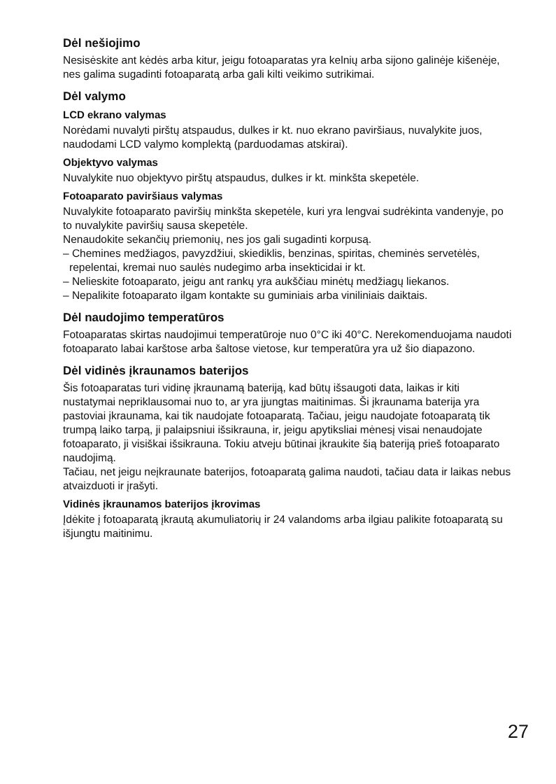Dėl nešiojimo
Nesisėskite ant kėdės arba kitur, jeigu fotoaparatas yra kelnių arba sijono galinėje kišenėje, nes galima sugadinti fotoaparatą arba gali kilti veikimo sutrikimai.
Dėl valymo
LCD ekrano valymas
Norėdami nuvalyti pirštų atspaudus, dulkes ir kt. nuo ekrano paviršiaus, nuvalykite juos, naudodami LCD valymo komplektą (parduodamas atskirai).
Objektyvo valymas
Nuvalykite nuo objektyvo pirštų atspaudus, dulkes ir kt. minkšta skepetėle.
Fotoaparato paviršiaus valymas
Nuvalykite fotoaparato paviršių minkšta skepetėle, kuri yra lengvai sudrėkinta vandenyje, po to nuvalykite paviršių sausa skepetėle.
Nenaudokite sekančių priemonių, nes jos gali sugadinti korpusą.
– Chemines medžiagos, pavyzdžiui, skiediklis, benzinas, spiritas, cheminės servetėlės, repelentai, kremai nuo saulės nudegimo arba insekticidai ir kt.
– Nelieskite fotoaparato, jeigu ant rankų yra aukščiau minėtų medžiagų liekanos.
– Nepalikite fotoaparato ilgam kontakte su guminiais arba viniliniais daiktais.
Dėl naudojimo temperatūros
Fotoaparatas skirtas naudojimui temperatūroje nuo 0°C iki 40°C. Nerekomenduojama naudoti fotoaparato labai karštose arba šaltose vietose, kur temperatūra yra už šio diapazono.
Dėl vidinės įkraunamos baterijos
Šis fotoaparatas turi vidinę įkraunamą bateriją, kad būtų išsaugoti data, laikas ir kiti nustatymai nepriklausomai nuo to, ar yra įjungtas maitinimas. Ši įkraunama baterija yra pastoviai įkraunama, kai tik naudojate fotoaparatą. Tačiau, jeigu naudojate fotoaparatą tik trumpą laiko tarpą, ji palaipsniui išsikrauna, ir, jeigu apytiksliai mėnesį visai nenaudojate fotoaparato, ji visiškai išsikrauna. Tokiu atveju būtinai įkraukite šią bateriją prieš fotoaparato naudojimą.
Tačiau, net jeigu neįkraunate baterijos, fotoaparatą galima naudoti, tačiau data ir laikas nebus atvaizduoti ir įrašyti.
Vidinės įkraunamos baterijos įkrovimas
Įdėkite į fotoaparatą įkrautą akumuliatorių ir 24 valandoms arba ilgiau palikite fotoaparatą su išjungtu maitinimu.
27